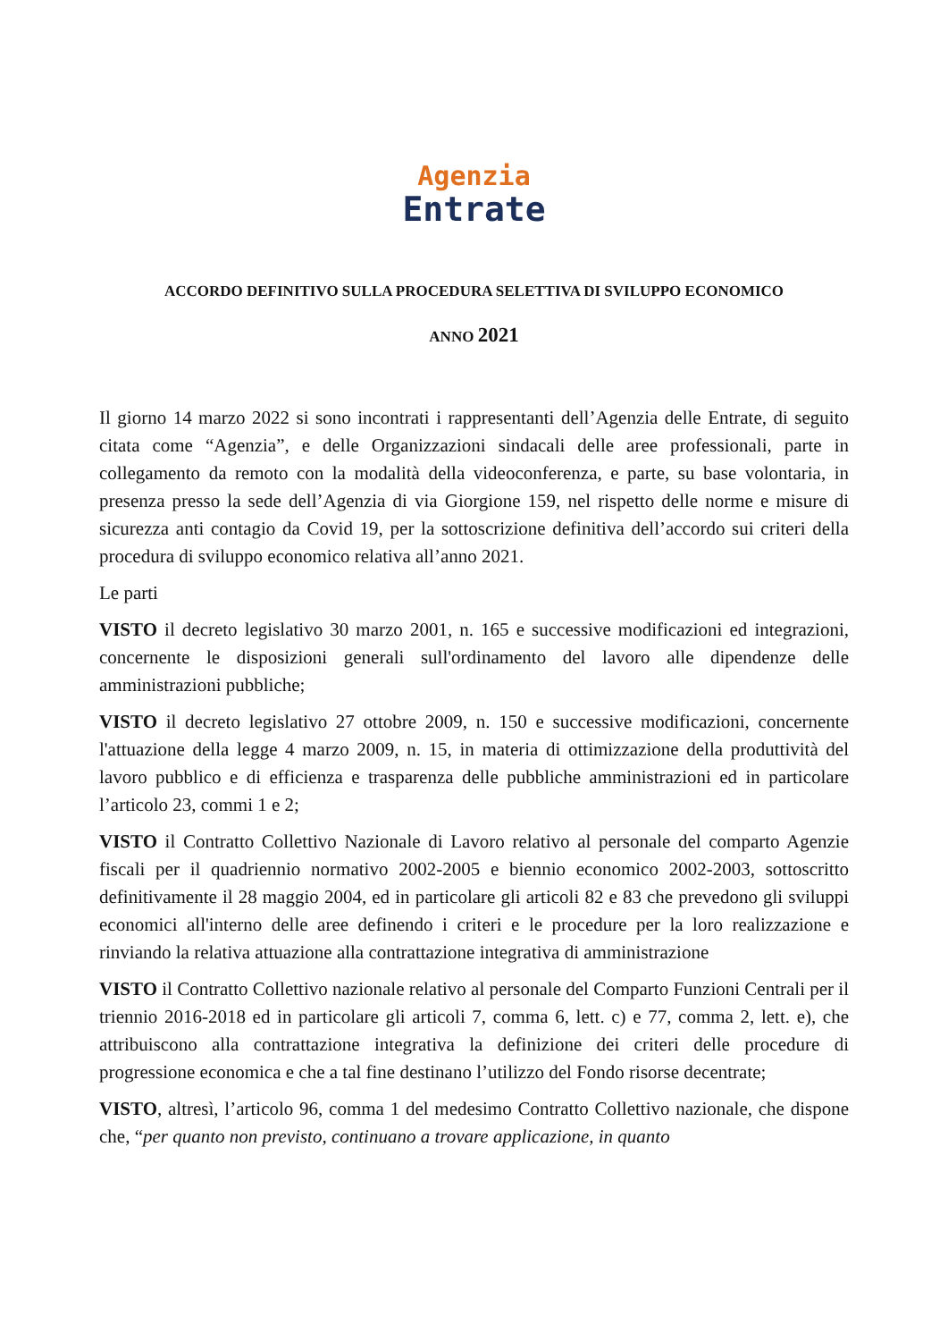Agenzia
Entrate
ACCORDO DEFINITIVO SULLA PROCEDURA SELETTIVA DI SVILUPPO ECONOMICO
ANNO 2021
Il giorno 14 marzo 2022 si sono incontrati i rappresentanti dell’Agenzia delle Entrate, di seguito citata come “Agenzia”, e delle Organizzazioni sindacali delle aree professionali, parte in collegamento da remoto con la modalità della videoconferenza, e parte, su base volontaria, in presenza presso la sede dell’Agenzia di via Giorgione 159, nel rispetto delle norme e misure di sicurezza anti contagio da Covid 19, per la sottoscrizione definitiva dell’accordo sui criteri della procedura di sviluppo economico relativa all’anno 2021.
Le parti
VISTO il decreto legislativo 30 marzo 2001, n. 165 e successive modificazioni ed integrazioni, concernente le disposizioni generali sull'ordinamento del lavoro alle dipendenze delle amministrazioni pubbliche;
VISTO il decreto legislativo 27 ottobre 2009, n. 150 e successive modificazioni, concernente l'attuazione della legge 4 marzo 2009, n. 15, in materia di ottimizzazione della produttività del lavoro pubblico e di efficienza e trasparenza delle pubbliche amministrazioni ed in particolare l’articolo 23, commi 1 e 2;
VISTO il Contratto Collettivo Nazionale di Lavoro relativo al personale del comparto Agenzie fiscali per il quadriennio normativo 2002-2005 e biennio economico 2002-2003, sottoscritto definitivamente il 28 maggio 2004, ed in particolare gli articoli 82 e 83 che prevedono gli sviluppi economici all'interno delle aree definendo i criteri e le procedure per la loro realizzazione e rinviando la relativa attuazione alla contrattazione integrativa di amministrazione
VISTO il Contratto Collettivo nazionale relativo al personale del Comparto Funzioni Centrali per il triennio 2016-2018 ed in particolare gli articoli 7, comma 6, lett. c) e 77, comma 2, lett. e), che attribuiscono alla contrattazione integrativa la definizione dei criteri delle procedure di progressione economica e che a tal fine destinano l’utilizzo del Fondo risorse decentrate;
VISTO, altresì, l’articolo 96, comma 1 del medesimo Contratto Collettivo nazionale, che dispone che, “per quanto non previsto, continuano a trovare applicazione, in quanto